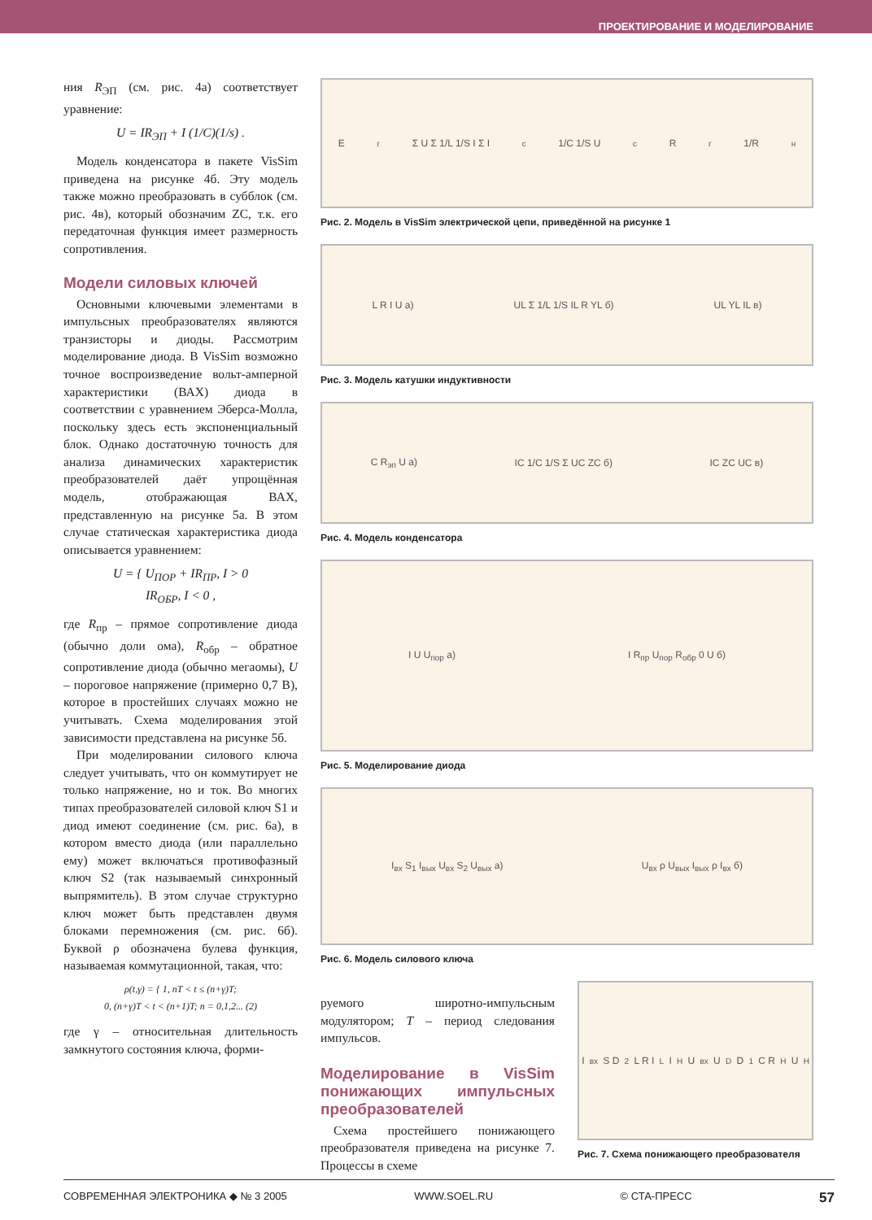ПРОЕКТИРОВАНИЕ И МОДЕЛИРОВАНИЕ
ния R<sub>ЭП</sub> (см. рис. 4а) соответствует уравнение:
U = IR<sub>ЭП</sub> + I (1/C)(1/s) .
Модель конденсатора в пакете VisSim приведена на рисунке 4б. Эту модель также можно преобразовать в субблок (см. рис. 4в), который обозначим ZC, т.к. его передаточная функция имеет размерность сопротивления.
Модели силовых ключей
Основными ключевыми элементами в импульсных преобразователях являются транзисторы и диоды. Рассмотрим моделирование диода. В VisSim возможно точное воспроизведение вольт-амперной характеристики (ВАХ) диода в соответствии с уравнением Эберса-Молла, поскольку здесь есть экспоненциальный блок. Однако достаточную точность для анализа динамических характеристик преобразователей даёт упрощённая модель, отображающая ВАХ, представленную на рисунке 5а. В этом случае статическая характеристика диода описывается уравнением:
U = { U<sub>ПОР</sub> + IR<sub>ПР</sub>, I > 0
IR<sub>ОБР</sub>, I < 0 ,
где R<sub>пр</sub> – прямое сопротивление диода (обычно доли ома), R<sub>обр</sub> – обратное сопротивление диода (обычно мегаомы), U – пороговое напряжение (примерно 0,7 В), которое в простейших случаях можно не учитывать. Схема моделирования этой зависимости представлена на рисунке 5б.
При моделировании силового ключа следует учитывать, что он коммутирует не только напряжение, но и ток. Во многих типах преобразователей силовой ключ S1 и диод имеют соединение (см. рис. 6а), в котором вместо диода (или параллельно ему) может включаться противофазный ключ S2 (так называемый синхронный выпрямитель). В этом случае структурно ключ может быть представлен двумя блоками перемножения (см. рис. 6б). Буквой ρ обозначена булева функция, называемая коммутационной, такая, что:
ρ(t,γ) = { 1, nT < t ≤ (n+γ)T;
0, (n+γ)T < t < (n+1)T; n = 0,1,2... (2)
где γ – относительная длительность замкнутого состояния ключа, форми-
E<sub>г</sub> Σ U Σ 1/L 1/S I Σ I<sub>c</sub> 1/C 1/S U<sub>c</sub> R<sub>г</sub> 1/R<sub>н</sub>
Рис. 2. Модель в VisSim электрической цепи, приведённой на рисунке 1
L R I U а) UL Σ 1/L 1/S IL R YL б) UL YL IL в)
Рис. 3. Модель катушки индуктивности
C R<sub>эп</sub> U а) IC 1/C 1/S Σ UC ZC б) IC ZC UC в)
Рис. 4. Модель конденсатора
I U U<sub>пор</sub> а) I R<sub>пр</sub> U<sub>пор</sub> R<sub>обр</sub> 0 U б)
Рис. 5. Моделирование диода
I<sub>вх</sub> S<sub>1</sub> I<sub>вых</sub> U<sub>вх</sub> S<sub>2</sub> U<sub>вых</sub> а) U<sub>вх</sub> ρ U<sub>вых</sub> I<sub>вых</sub> ρ I<sub>вх</sub> б)
Рис. 6. Модель силового ключа
руемого широтно-импульсным модулятором; T – период следования импульсов.
Моделирование в VisSim понижающих импульсных преобразователей
Схема простейшего понижающего преобразователя приведена на рисунке 7. Процессы в схеме
I<sub>вх</sub> S D<sub>2</sub> L R I<sub>L</sub> I<sub>H</sub> U<sub>вх</sub> U<sub>D</sub> D<sub>1</sub> C R<sub>H</sub> U<sub>H</sub>
Рис. 7. Схема понижающего преобразователя
СОВРЕМЕННАЯ ЭЛЕКТРОНИКА ◆ № 3 2005 WWW.SOEL.RU © СТА-ПРЕСС 57